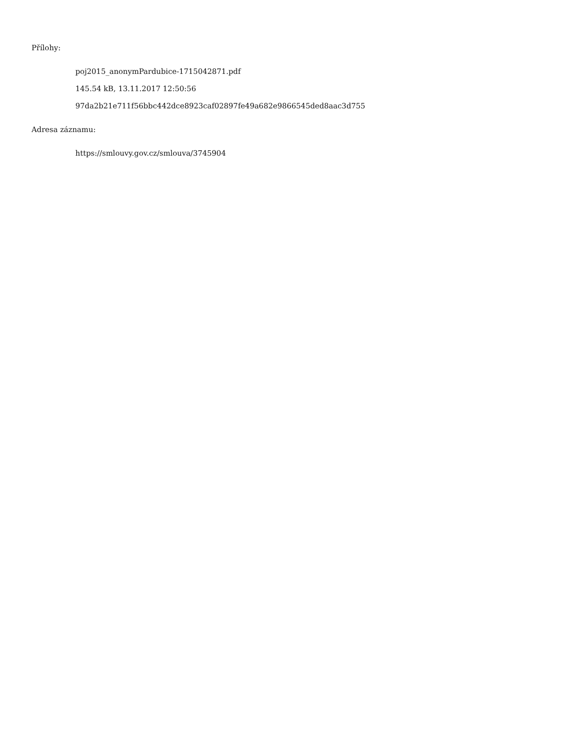Přílohy:
poj2015_anonymPardubice-1715042871.pdf
145.54 kB, 13.11.2017 12:50:56
97da2b21e711f56bbc442dce8923caf02897fe49a682e9866545ded8aac3d755
Adresa záznamu:
https://smlouvy.gov.cz/smlouva/3745904